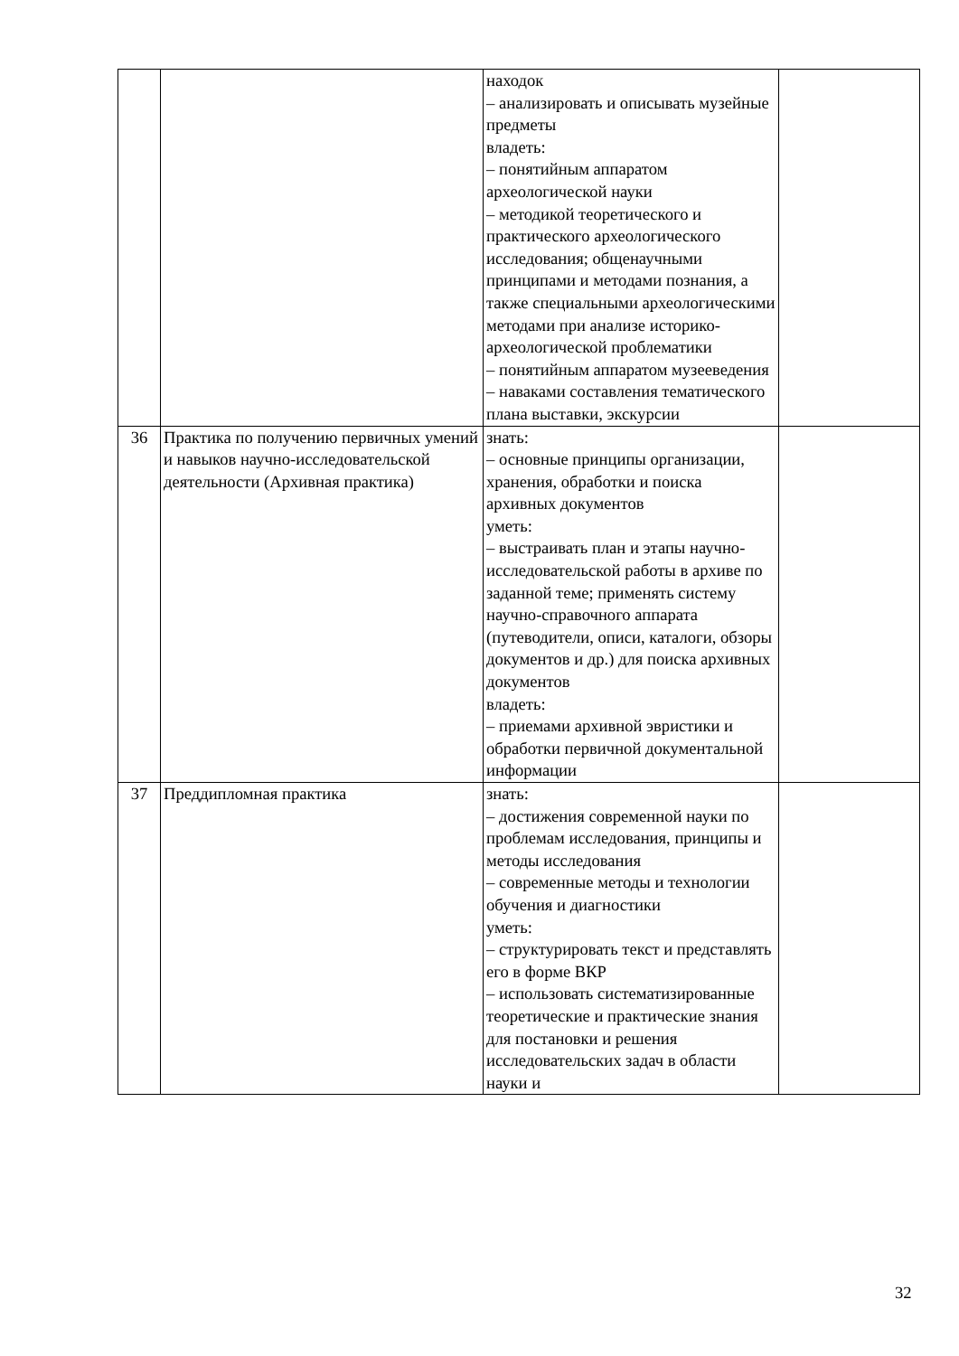| | | находок – анализировать и описывать музейные предметы владеть: – понятийным аппаратом археологической науки – методикой теоретического и практического археологического исследования; общенаучными принципами и методами познания, а также специальными археологическими методами при анализе историко-археологической проблематики – понятийным аппаратом музееведения – наваками составления тематического плана выставки, экскурсии | |
| 36 | Практика по получению первичных умений и навыков научно-исследовательской деятельности (Архивная практика) | знать: – основные принципы организации, хранения, обработки и поиска архивных документов уметь: – выстраивать план и этапы научно-исследовательской работы в архиве по заданной теме; применять систему научно-справочного аппарата (путеводители, описи, каталоги, обзоры документов и др.) для поиска архивных документов владеть: – приемами архивной эвристики и обработки первичной документальной информации | |
| 37 | Преддипломная практика | знать: – достижения современной науки по проблемам исследования, принципы и методы исследования – современные методы и технологии обучения и диагностики уметь: – структурировать текст и представлять его в форме ВКР – использовать систематизированные теоретические и практические знания для постановки и решения исследовательских задач в области науки и | |
32